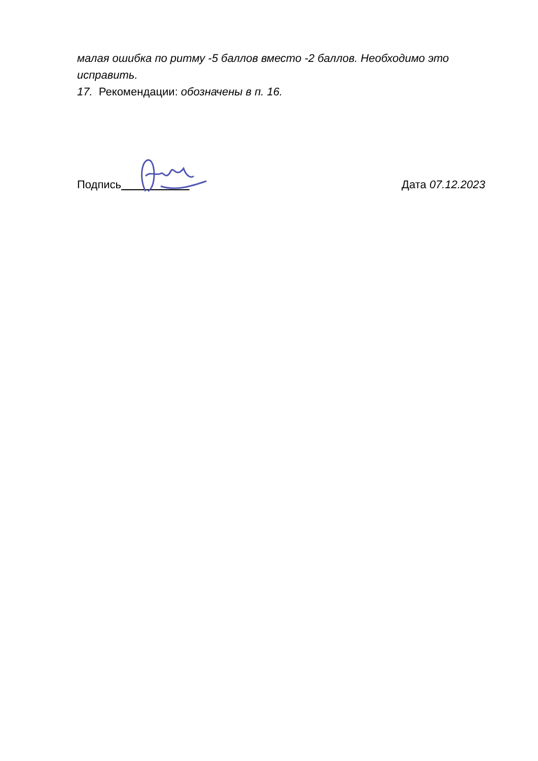малая ошибка по ритму -5 баллов вместо -2 баллов. Необходимо это исправить.
17. Рекомендации: обозначены в п. 16.
Подпись Дата 07.12.2023